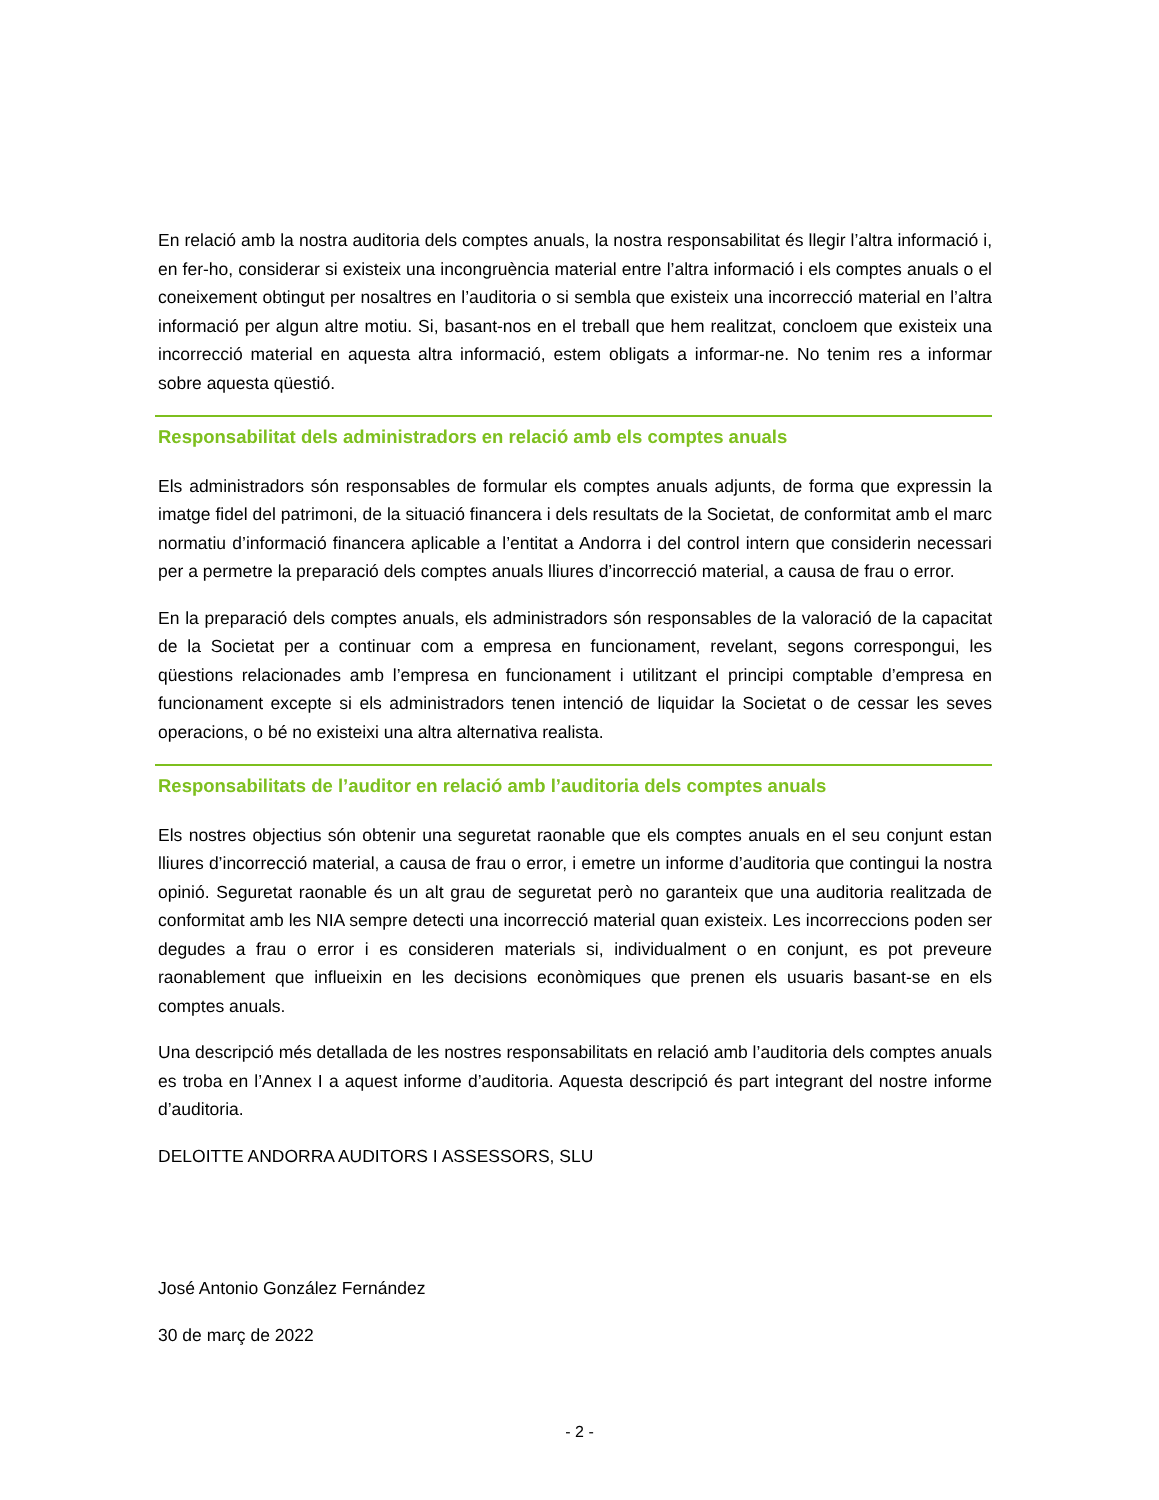En relació amb la nostra auditoria dels comptes anuals, la nostra responsabilitat és llegir l’altra informació i, en fer-ho, considerar si existeix una incongruència material entre l’altra informació i els comptes anuals o el coneixement obtingut per nosaltres en l’auditoria o si sembla que existeix una incorrecció material en l’altra informació per algun altre motiu. Si, basant-nos en el treball que hem realitzat, concloem que existeix una incorrecció material en aquesta altra informació, estem obligats a informar-ne. No tenim res a informar sobre aquesta qüestió.
Responsabilitat dels administradors en relació amb els comptes anuals
Els administradors són responsables de formular els comptes anuals adjunts, de forma que expressin la imatge fidel del patrimoni, de la situació financera i dels resultats de la Societat, de conformitat amb el marc normatiu d’informació financera aplicable a l’entitat a Andorra i del control intern que considerin necessari per a permetre la preparació dels comptes anuals lliures d’incorrecció material, a causa de frau o error.
En la preparació dels comptes anuals, els administradors són responsables de la valoració de la capacitat de la Societat per a continuar com a empresa en funcionament, revelant, segons correspongui, les qüestions relacionades amb l’empresa en funcionament i utilitzant el principi comptable d’empresa en funcionament excepte si els administradors tenen intenció de liquidar la Societat o de cessar les seves operacions, o bé no existeixi una altra alternativa realista.
Responsabilitats de l’auditor en relació amb l’auditoria dels comptes anuals
Els nostres objectius són obtenir una seguretat raonable que els comptes anuals en el seu conjunt estan lliures d’incorrecció material, a causa de frau o error, i emetre un informe d’auditoria que contingui la nostra opinió. Seguretat raonable és un alt grau de seguretat però no garanteix que una auditoria realitzada de conformitat amb les NIA sempre detecti una incorrecció material quan existeix. Les incorreccions poden ser degudes a frau o error i es consideren materials si, individualment o en conjunt, es pot preveure raonablement que influeixin en les decisions econòmiques que prenen els usuaris basant-se en els comptes anuals.
Una descripció més detallada de les nostres responsabilitats en relació amb l’auditoria dels comptes anuals es troba en l’Annex I a aquest informe d’auditoria. Aquesta descripció és part integrant del nostre informe d’auditoria.
DELOITTE ANDORRA AUDITORS I ASSESSORS, SLU
José Antonio González Fernández
30 de març de 2022
- 2 -